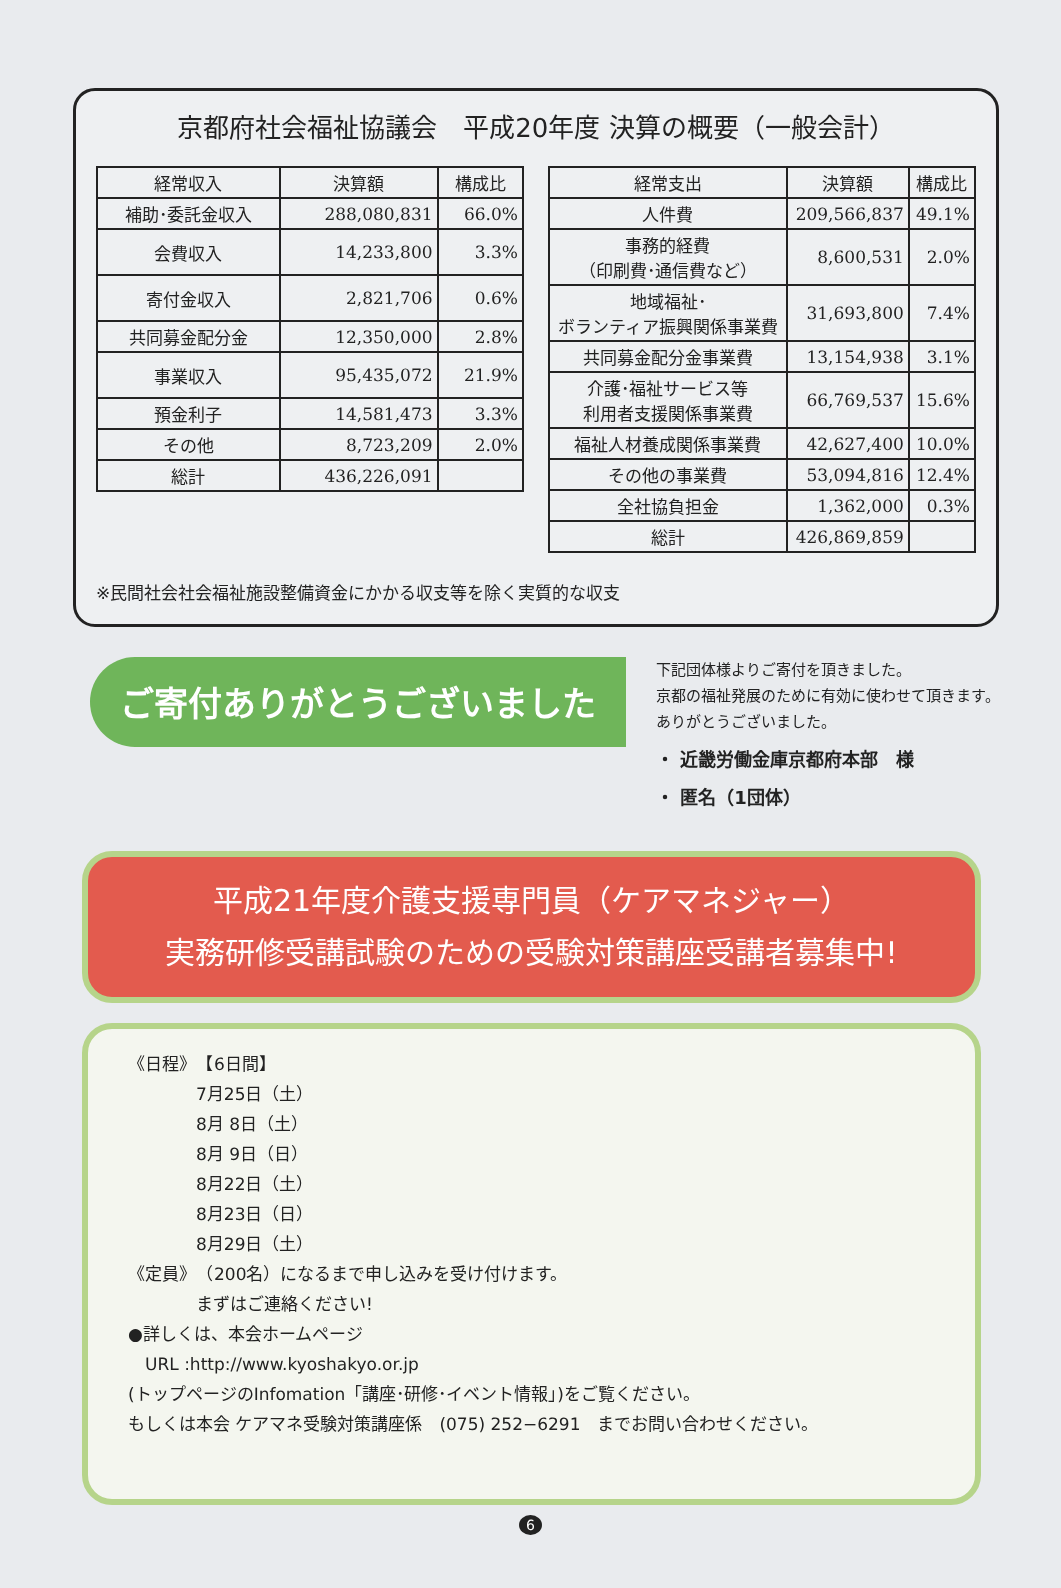京都府社会福祉協議会　平成20年度 決算の概要（一般会計）
| 経常収入 | 決算額 | 構成比 |
| --- | --- | --- |
| 補助･委託金収入 | 288,080,831 | 66.0% |
| 会費収入 | 14,233,800 | 3.3% |
| 寄付金収入 | 2,821,706 | 0.6% |
| 共同募金配分金 | 12,350,000 | 2.8% |
| 事業収入 | 95,435,072 | 21.9% |
| 預金利子 | 14,581,473 | 3.3% |
| その他 | 8,723,209 | 2.0% |
| 総計 | 436,226,091 | |
| 経常支出 | 決算額 | 構成比 |
| --- | --- | --- |
| 人件費 | 209,566,837 | 49.1% |
| 事務的経費 （印刷費･通信費など） | 8,600,531 | 2.0% |
| 地域福祉･ ボランティア振興関係事業費 | 31,693,800 | 7.4% |
| 共同募金配分金事業費 | 13,154,938 | 3.1% |
| 介護･福祉サービス等 利用者支援関係事業費 | 66,769,537 | 15.6% |
| 福祉人材養成関係事業費 | 42,627,400 | 10.0% |
| その他の事業費 | 53,094,816 | 12.4% |
| 全社協負担金 | 1,362,000 | 0.3% |
| 総計 | 426,869,859 | |
※民間社会社会福祉施設整備資金にかかる収支等を除く実質的な収支
ご寄付ありがとうございました
下記団体様よりご寄付を頂きました。
京都の福祉発展のために有効に使わせて頂きます。
ありがとうございました。
・ 近畿労働金庫京都府本部　様
・ 匿名（1団体）
平成21年度介護支援専門員（ケアマネジャー）
実務研修受講試験のための受験対策講座受講者募集中!
《日程》　【6日間】
　　　　7月25日（土）
　　　　8月 8日（土）
　　　　8月 9日（日）
　　　　8月22日（土）
　　　　8月23日（日）
　　　　8月29日（土）
《定員》　（200名）になるまで申し込みを受け付けます。
　　　　まずはご連絡ください!
●詳しくは、本会ホームページ
　URL :http://www.kyoshakyo.or.jp
(トップページのInfomation「講座･研修･イベント情報」)をご覧ください。
もしくは本会 ケアマネ受験対策講座係　(075) 252−6291　までお問い合わせください。
6